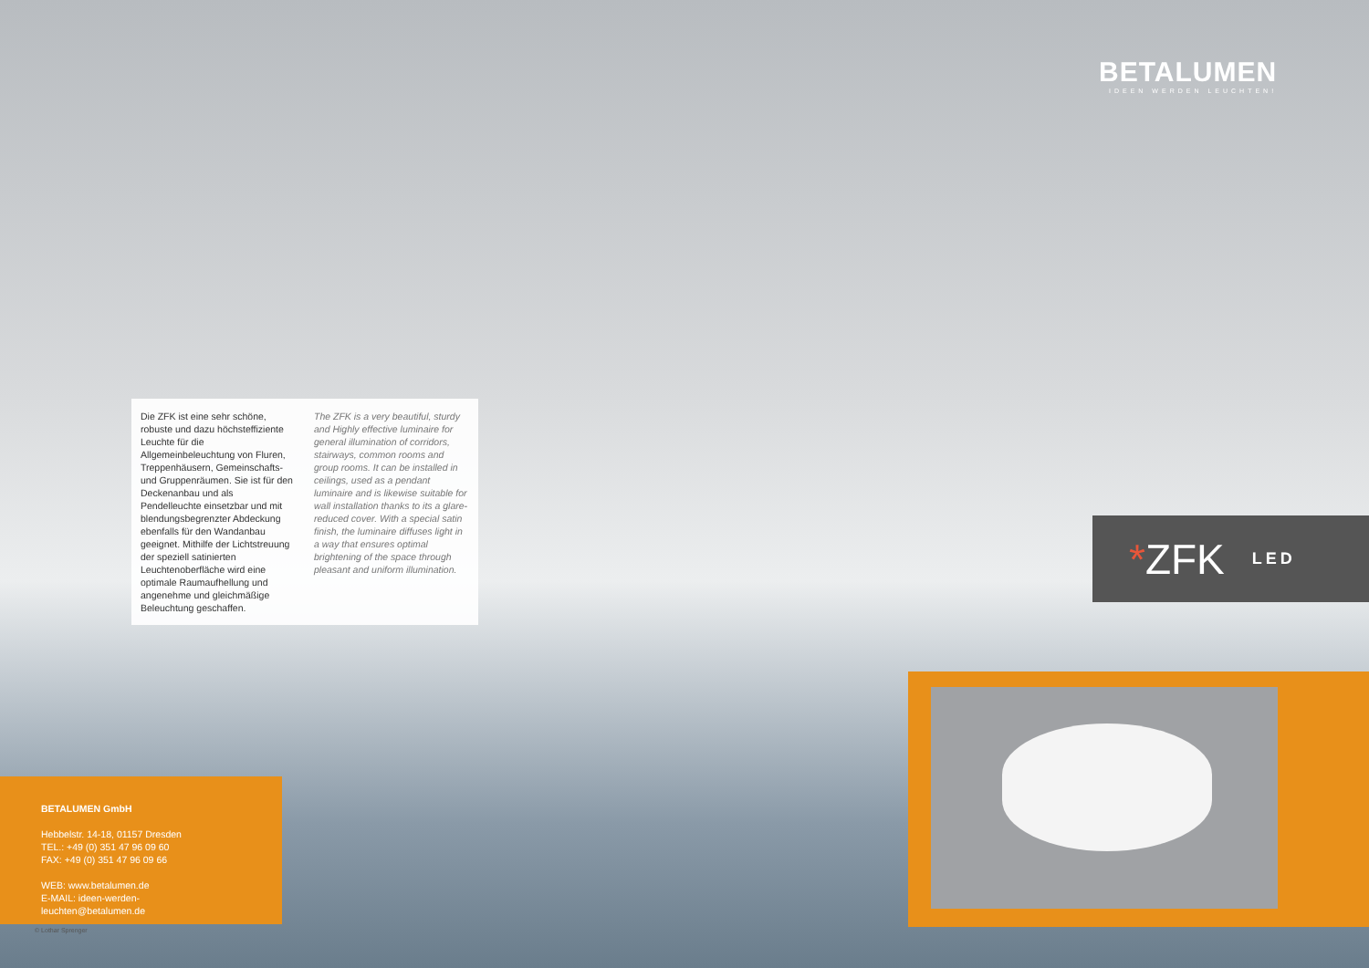BETALUMEN
IDEEN WERDEN LEUCHTEN!
Die ZFK ist eine sehr schöne, robuste und dazu höchsteffiziente Leuchte für die Allgemeinbeleuchtung von Fluren, Treppenhäusern, Gemeinschafts- und Gruppenräumen. Sie ist für den Deckenanbau und als Pendelleuchte einsetzbar und mit blendungsbegrenzter Abdeckung ebenfalls für den Wandanbau geeignet. Mithilfe der Lichtstreuung der speziell satinierten Leuchtenoberfläche wird eine optimale Raumaufhellung und angenehme und gleichmäßige Beleuchtung geschaffen.
The ZFK is a very beautiful, sturdy and Highly effective luminaire for general illumination of corridors, stairways, common rooms and group rooms. It can be installed in ceilings, used as a pendant luminaire and is likewise suitable for wall installation thanks to its a glare-reduced cover. With a special satin finish, the luminaire diffuses light in a way that ensures optimal brightening of the space through pleasant and uniform illumination.
* ZFK LED
BETALUMEN GmbH
Hebbelstr. 14-18, 01157 Dresden
TEL.: +49 (0) 351 47 96 09 60
FAX: +49 (0) 351 47 96 09 66
WEB: www.betalumen.de
E-MAIL: ideen-werden-leuchten@betalumen.de
© Lothar Sprenger